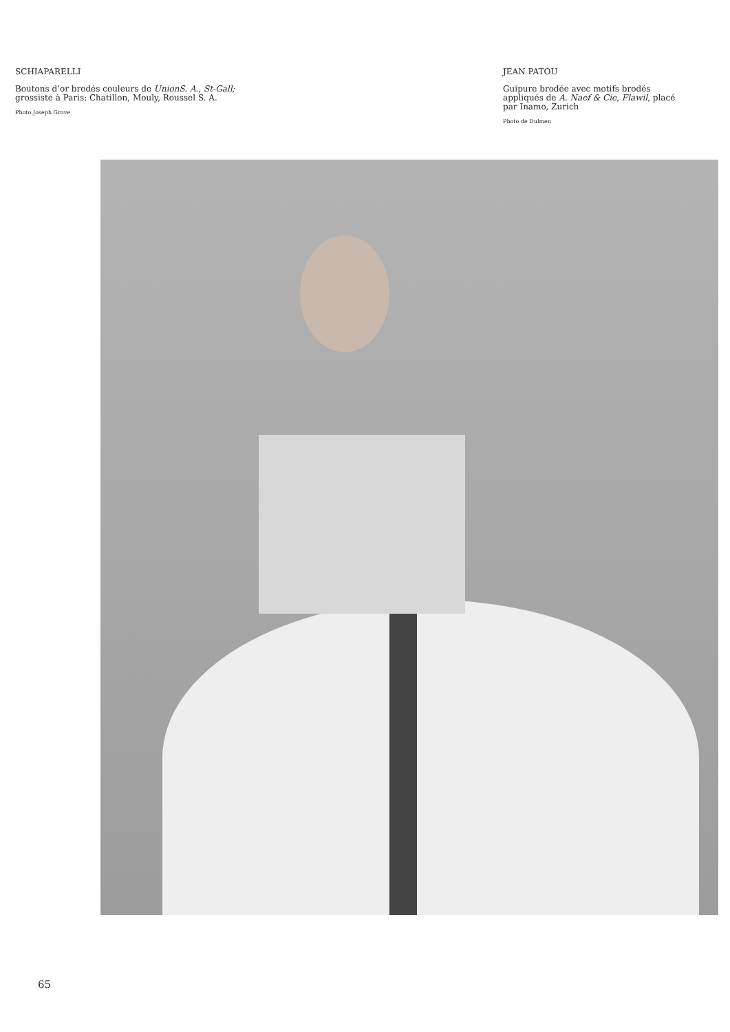SCHIAPARELLI
Boutons d’or brodés couleurs de UnionS. A., St-Gall; grossiste à Paris: Chatillon, Mouly, Roussel S. A.
Photo Joseph Grove
JEAN PATOU
Guipure brodée avec motifs brodés appliqués de A. Naef & Cie, Flawil, placé par Inamo, Zurich
Photo de Dulmen
65